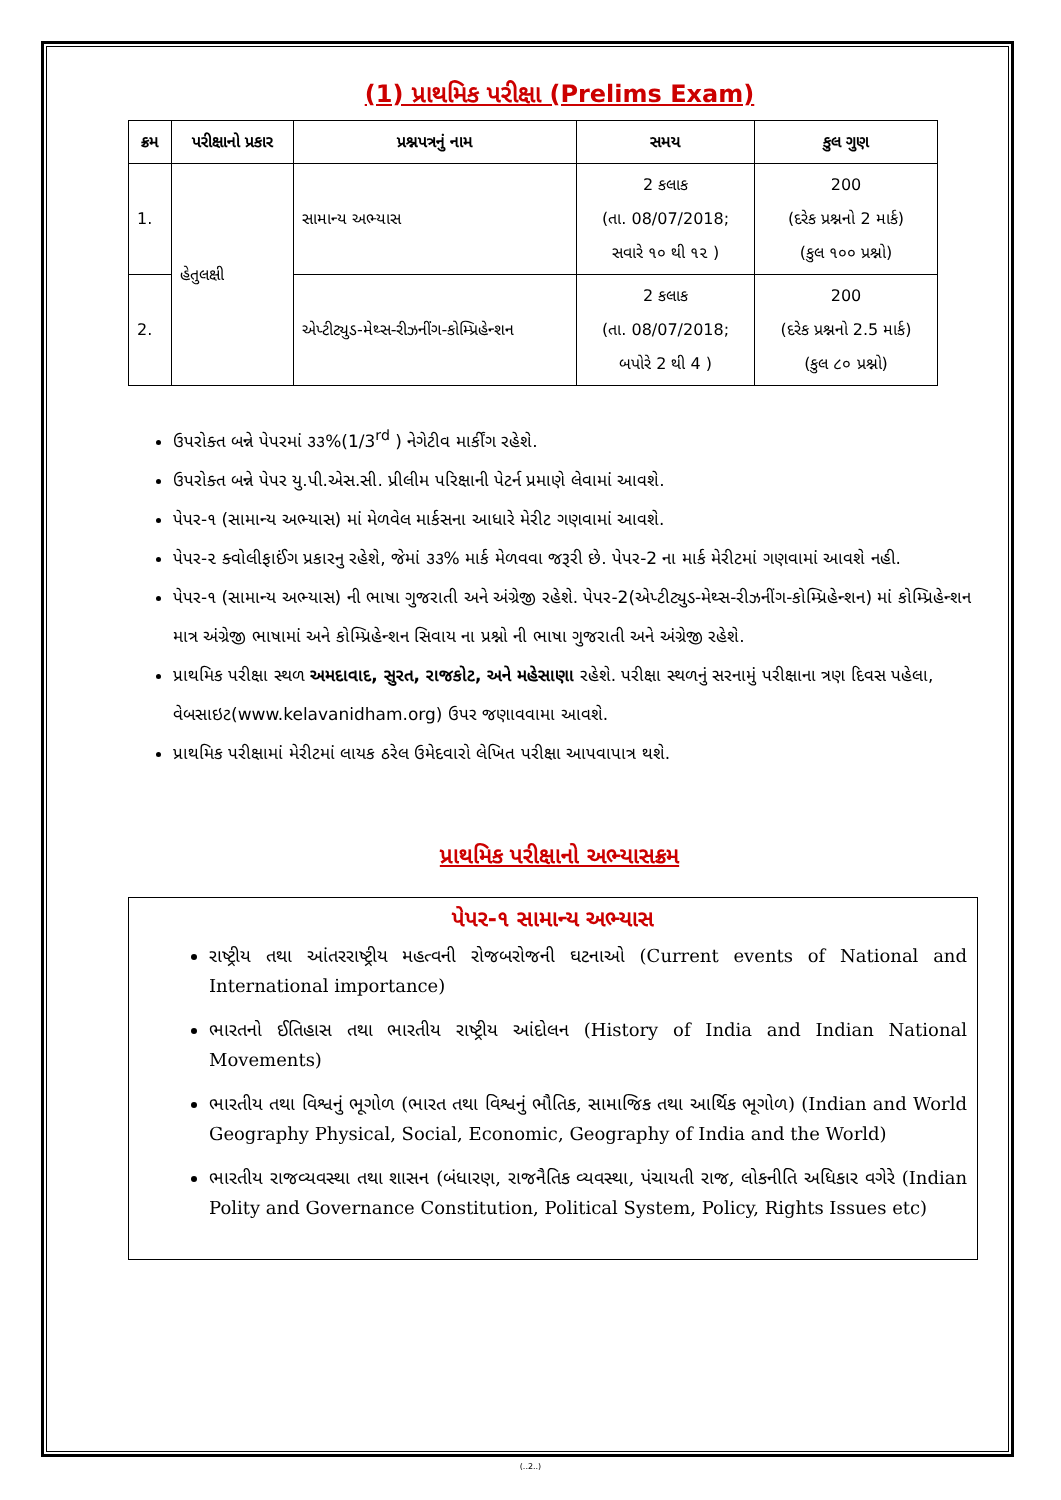(1) પ્રાથમિક પરીક્ષા (Prelims Exam)
| ક્રમ | પરીક્ષાનો પ્રકાર | પ્રશ્નપત્રનું નામ | સમય | કુલ ગુણ |
| --- | --- | --- | --- | --- |
| 1. | હેતુલક્ષી | સામાન્ય અભ્યાસ | 2 કલાક (તા. 08/07/2018; સવારે ૧૦ થી ૧૨ ) | 200 (દરેક પ્રશ્નનો 2 માર્ક) (કુલ ૧૦૦ પ્રશ્નો) |
| 2. | | એપ્ટીટ્યુડ-મેથ્સ-રીઝનીંગ-કોમ્પ્રિહેન્શન | 2 કલાક (તા. 08/07/2018; બપોરે 2 થી 4 ) | 200 (દરેક પ્રશ્નનો 2.5 માર્ક) (કુલ ૮૦ પ્રશ્નો) |
ઉપરોક્ત બન્ને પેપરમાં ૩૩%(1/3<sup>rd</sup> ) નેગેટીવ માર્કીંગ રહેશે.
ઉપરોક્ત બન્ને પેપર યુ.પી.એસ.સી. પ્રીલીમ પરિક્ષાની પેટર્ન પ્રમાણે લેવામાં આવશે.
પેપર-૧ (સામાન્ય અભ્યાસ) માં મેળવેલ માર્કસના આધારે મેરીટ ગણવામાં આવશે.
પેપર-૨ ક્વોલીફાઈંગ પ્રકારનુ રહેશે, જેમાં ૩૩% માર્ક મેળવવા જરૂરી છે. પેપર-2 ના માર્ક મેરીટમાં ગણવામાં આવશે નહી.
પેપર-૧ (સામાન્ય અભ્યાસ) ની ભાષા ગુજરાતી અને અંગ્રેજી રહેશે. પેપર-2(એપ્ટીટ્યુડ-મેથ્સ-રીઝનીંગ-કોમ્પ્રિહેન્શન) માં કોમ્પ્રિહેન્શન માત્ર અંગ્રેજી ભાષામાં અને કોમ્પ્રિહેન્શન સિવાય ના પ્રશ્નો ની ભાષા ગુજરાતી અને અંગ્રેજી રહેશે.
પ્રાથમિક પરીક્ષા સ્થળ અમદાવાદ, સુરત, રાજકોટ, અને મહેસાણા રહેશે. પરીક્ષા સ્થળનું સરનામું પરીક્ષાના ત્રણ દિવસ પહેલા, વેબસાઇટ(www.kelavanidham.org) ઉપર જણાવવામા આવશે.
પ્રાથમિક પરીક્ષામાં મેરીટમાં લાયક ઠરેલ ઉમેદવારો લેખિત પરીક્ષા આપવાપાત્ર થશે.
પ્રાથમિક પરીક્ષાનો અભ્યાસક્રમ
પેપર-૧ સામાન્ય અભ્યાસ
રાષ્ટ્રીય તથા આંતરરાષ્ટ્રીય મહત્વની રોજબરોજની ઘટનાઓ (Current events of National and International importance)
ભારતનો ઈતિહાસ તથા ભારતીય રાષ્ટ્રીય આંદોલન (History of India and Indian National Movements)
ભારતીય તથા વિશ્વનું ભૂગોળ (ભારત તથા વિશ્વનું ભૌતિક, સામાજિક તથા આર્થિક ભૂગોળ) (Indian and World Geography Physical, Social, Economic, Geography of India and the World)
ભારતીય રાજવ્યવસ્થા તથા શાસન (બંધારણ, રાજનૈતિક વ્યવસ્થા, પંચાયતી રાજ, લોકનીતિ અધિકાર વગેરે (Indian Polity and Governance Constitution, Political System, Policy, Rights Issues etc)
(..2..)